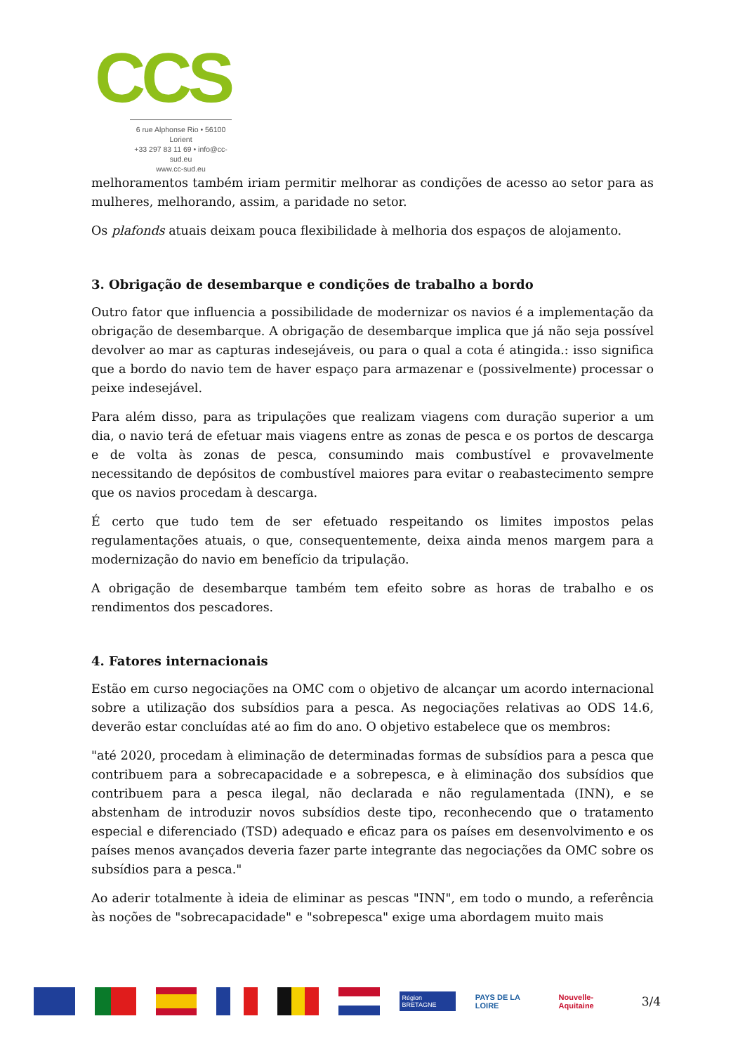CCS
6 rue Alphonse Rio • 56100 Lorient
+33 297 83 11 69 • info@cc-sud.eu
www.cc-sud.eu
melhoramentos também iriam permitir melhorar as condições de acesso ao setor para as mulheres, melhorando, assim, a paridade no setor.
Os plafonds atuais deixam pouca flexibilidade à melhoria dos espaços de alojamento.
3. Obrigação de desembarque e condições de trabalho a bordo
Outro fator que influencia a possibilidade de modernizar os navios é a implementação da obrigação de desembarque. A obrigação de desembarque implica que já não seja possível devolver ao mar as capturas indesejáveis, ou para o qual a cota é atingida.: isso significa que a bordo do navio tem de haver espaço para armazenar e (possivelmente) processar o peixe indesejável.
Para além disso, para as tripulações que realizam viagens com duração superior a um dia, o navio terá de efetuar mais viagens entre as zonas de pesca e os portos de descarga e de volta às zonas de pesca, consumindo mais combustível e provavelmente necessitando de depósitos de combustível maiores para evitar o reabastecimento sempre que os navios procedam à descarga.
É certo que tudo tem de ser efetuado respeitando os limites impostos pelas regulamentações atuais, o que, consequentemente, deixa ainda menos margem para a modernização do navio em benefício da tripulação.
A obrigação de desembarque também tem efeito sobre as horas de trabalho e os rendimentos dos pescadores.
4. Fatores internacionais
Estão em curso negociações na OMC com o objetivo de alcançar um acordo internacional sobre a utilização dos subsídios para a pesca. As negociações relativas ao ODS 14.6, deverão estar concluídas até ao fim do ano. O objetivo estabelece que os membros:
"até 2020, procedam à eliminação de determinadas formas de subsídios para a pesca que contribuem para a sobrecapacidade e a sobrepesca, e à eliminação dos subsídios que contribuem para a pesca ilegal, não declarada e não regulamentada (INN), e se abstenham de introduzir novos subsídios deste tipo, reconhecendo que o tratamento especial e diferenciado (TSD) adequado e eficaz para os países em desenvolvimento e os países menos avançados deveria fazer parte integrante das negociações da OMC sobre os subsídios para a pesca."
Ao aderir totalmente à ideia de eliminar as pescas "INN", em todo o mundo, a referência às noções de "sobrecapacidade" e "sobrepesca" exige uma abordagem muito mais
Région BRETAGNE
PAYS DE LA LOIRE Nouvelle-Aquitaine
3/4